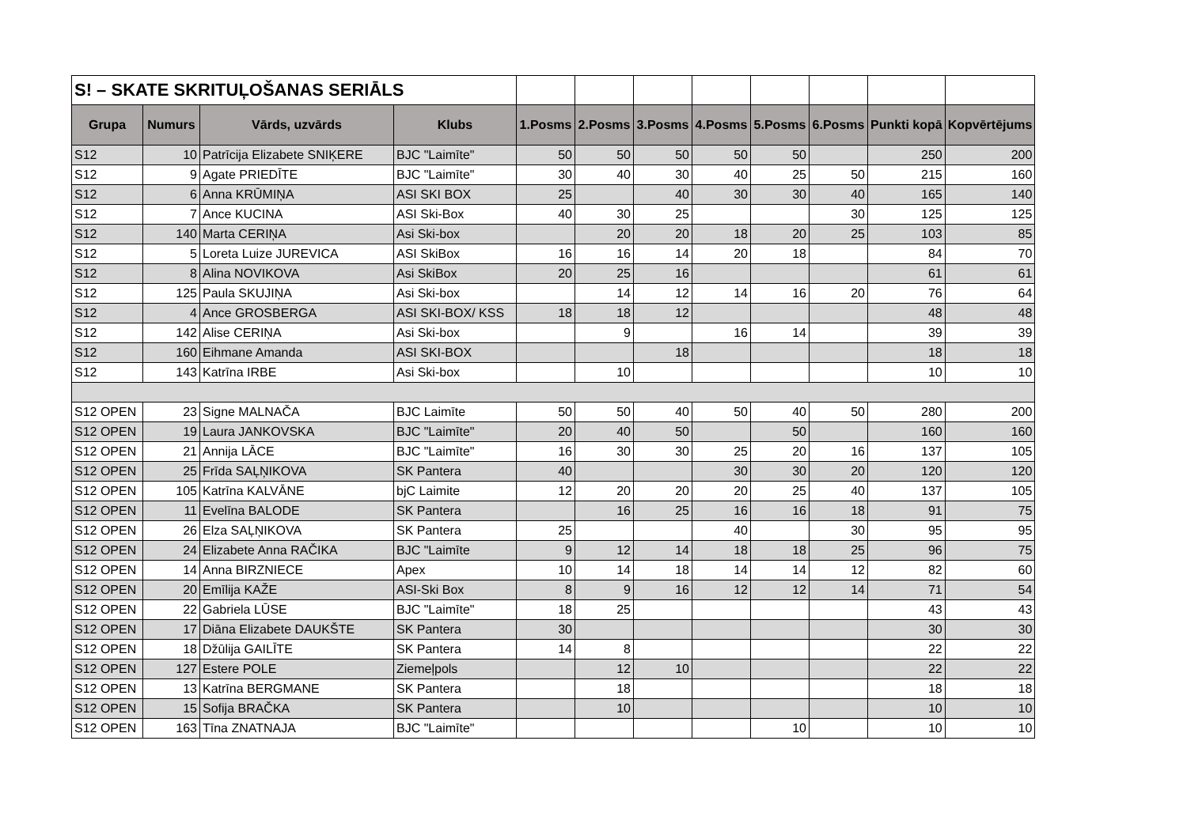| S! – SKATE SKRITUĻOŠANAS SERIĀLS | | | | | | | | | | | |
| Grupa | Numurs | Vārds, uzvārds | Klubs | 1.Posms | 2.Posms | 3.Posms | 4.Posms | 5.Posms | 6.Posms | Punkti kopā | Kopvērtējums |
| S12 | 10 | Patrīcija Elizabete SNIĶERE | BJC "Laimīte" | 50 | 50 | 50 | 50 | 50 | | 250 | 200 |
| S12 | 9 | Agate PRIEDĪTE | BJC "Laimīte" | 30 | 40 | 30 | 40 | 25 | 50 | 215 | 160 |
| S12 | 6 | Anna KRŪMIŅA | ASI SKI BOX | 25 | | 40 | 30 | 30 | 40 | 165 | 140 |
| S12 | 7 | Ance KUCINA | ASI Ski-Box | 40 | 30 | 25 | | | 30 | 125 | 125 |
| S12 | 140 | Marta CERIŅA | Asi Ski-box | | 20 | 20 | 18 | 20 | 25 | 103 | 85 |
| S12 | 5 | Loreta Luize JUREVICA | ASI SkiBox | 16 | 16 | 14 | 20 | 18 | | 84 | 70 |
| S12 | 8 | Alina NOVIKOVA | Asi SkiBox | 20 | 25 | 16 | | | | 61 | 61 |
| S12 | 125 | Paula SKUJIŅA | Asi Ski-box | | 14 | 12 | 14 | 16 | 20 | 76 | 64 |
| S12 | 4 | Ance GROSBERGA | ASI SKI-BOX/ KSS | 18 | 18 | 12 | | | | 48 | 48 |
| S12 | 142 | Alise CERIŅA | Asi Ski-box | | 9 | | 16 | 14 | | 39 | 39 |
| S12 | 160 | Eihmane Amanda | ASI SKI-BOX | | | 18 | | | | 18 | 18 |
| S12 | 143 | Katrīna IRBE | Asi Ski-box | | 10 | | | | | 10 | 10 |
| S12 OPEN | 23 | Signe MALNAČA | BJC Laimīte | 50 | 50 | 40 | 50 | 40 | 50 | 280 | 200 |
| S12 OPEN | 19 | Laura JANKOVSKA | BJC "Laimīte" | 20 | 40 | 50 | | 50 | | 160 | 160 |
| S12 OPEN | 21 | Annija LĀCE | BJC "Laimīte" | 16 | 30 | 30 | 25 | 20 | 16 | 137 | 105 |
| S12 OPEN | 25 | Frīda SAĻŅIKOVA | SK Pantera | 40 | | | 30 | 30 | 20 | 120 | 120 |
| S12 OPEN | 105 | Katrīna KALVĀNE | bjC Laimite | 12 | 20 | 20 | 20 | 25 | 40 | 137 | 105 |
| S12 OPEN | 11 | Evelīna BALODE | SK Pantera | | 16 | 25 | 16 | 16 | 18 | 91 | 75 |
| S12 OPEN | 26 | Elza SAĻŅIKOVA | SK Pantera | 25 | | | 40 | | 30 | 95 | 95 |
| S12 OPEN | 24 | Elizabete Anna RAČIKA | BJC "Laimīte | 9 | 12 | 14 | 18 | 18 | 25 | 96 | 75 |
| S12 OPEN | 14 | Anna BIRZNIECE | Apex | 10 | 14 | 18 | 14 | 14 | 12 | 82 | 60 |
| S12 OPEN | 20 | Emīlija KAŽE | ASI-Ski Box | 8 | 9 | 16 | 12 | 12 | 14 | 71 | 54 |
| S12 OPEN | 22 | Gabriela LŪSE | BJC "Laimīte" | 18 | 25 | | | | | 43 | 43 |
| S12 OPEN | 17 | Diāna Elizabete DAUKŠTE | SK Pantera | 30 | | | | | | 30 | 30 |
| S12 OPEN | 18 | Džūlija GAILĪTE | SK Pantera | 14 | 8 | | | | | 22 | 22 |
| S12 OPEN | 127 | Estere POLE | Ziemeļpols | | 12 | 10 | | | | 22 | 22 |
| S12 OPEN | 13 | Katrīna BERGMANE | SK Pantera | | 18 | | | | | 18 | 18 |
| S12 OPEN | 15 | Sofija BRAČKA | SK Pantera | | 10 | | | | | 10 | 10 |
| S12 OPEN | 163 | Tīna ZNATNAJA | BJC "Laimīte" | | | | | 10 | | 10 | 10 |